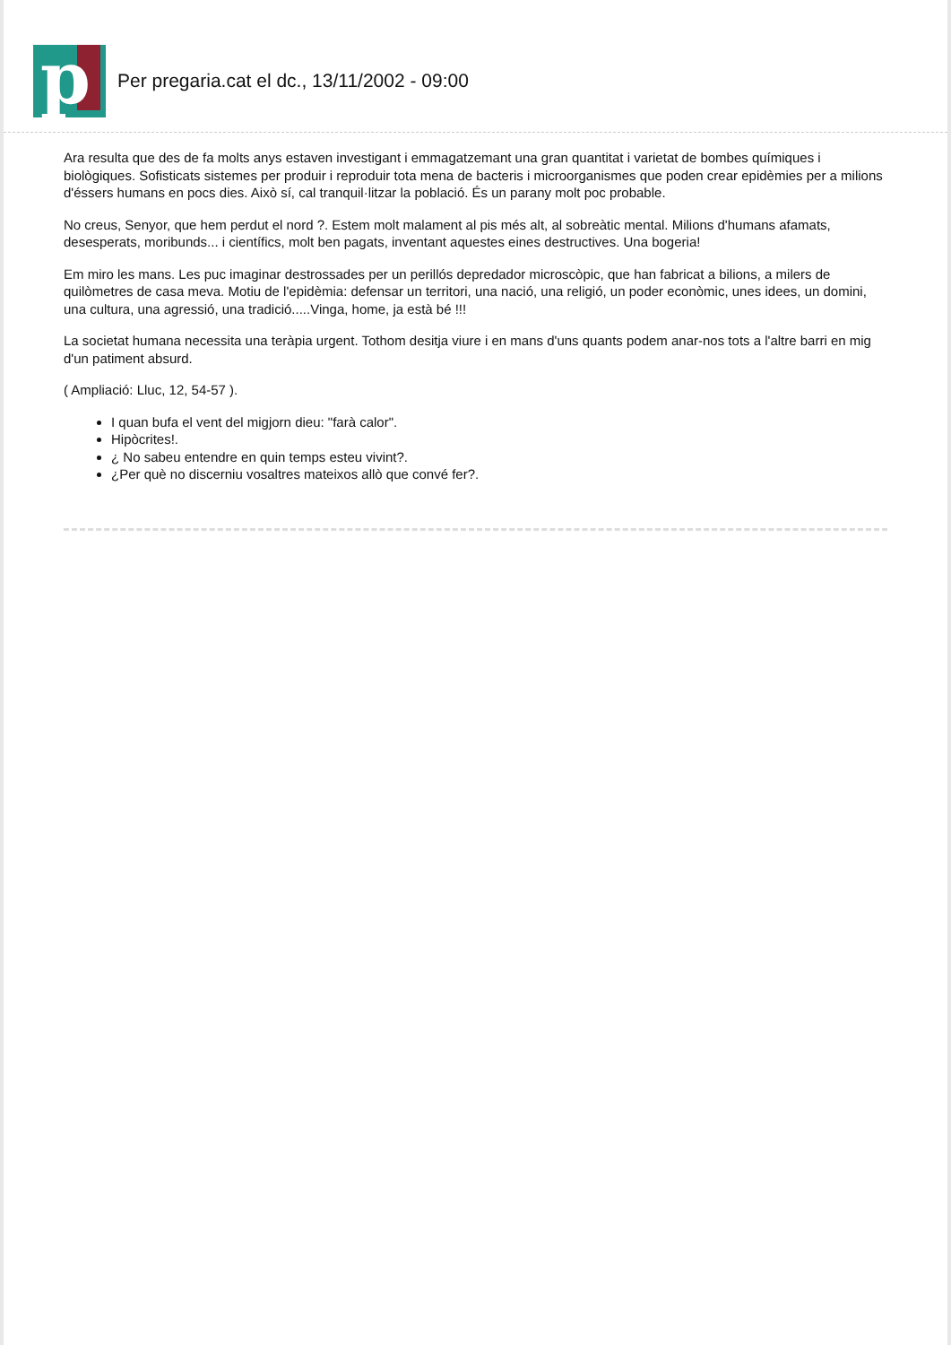p
Per pregaria.cat el dc., 13/11/2002 - 09:00
Ara resulta que des de fa molts anys estaven investigant i emmagatzemant una gran quantitat i varietat de bombes químiques i biològiques. Sofisticats sistemes per produir i reproduir tota mena de bacteris i microorganismes que poden crear epidèmies per a milions d'éssers humans en pocs dies. Això sí, cal tranquil·litzar la població. És un parany molt poc probable.
No creus, Senyor, que hem perdut el nord ?. Estem molt malament al pis més alt, al sobreàtic mental. Milions d'humans afamats, desesperats, moribunds... i científics, molt ben pagats, inventant aquestes eines destructives. Una bogeria!
Em miro les mans. Les puc imaginar destrossades per un perillós depredador microscòpic, que han fabricat a bilions, a milers de quilòmetres de casa meva. Motiu de l'epidèmia: defensar un territori, una nació, una religió, un poder econòmic, unes idees, un domini, una cultura, una agressió, una tradició.....Vinga, home, ja està bé !!!
La societat humana necessita una teràpia urgent. Tothom desitja viure i en mans d'uns quants podem anar-nos tots a l'altre barri en mig d'un patiment absurd.
( Ampliació: Lluc, 12, 54-57 ).
I quan bufa el vent del migjorn dieu: "farà calor".
Hipòcrites!.
¿ No sabeu entendre en quin temps esteu vivint?.
¿Per què no discerniu vosaltres mateixos allò que convé fer?.